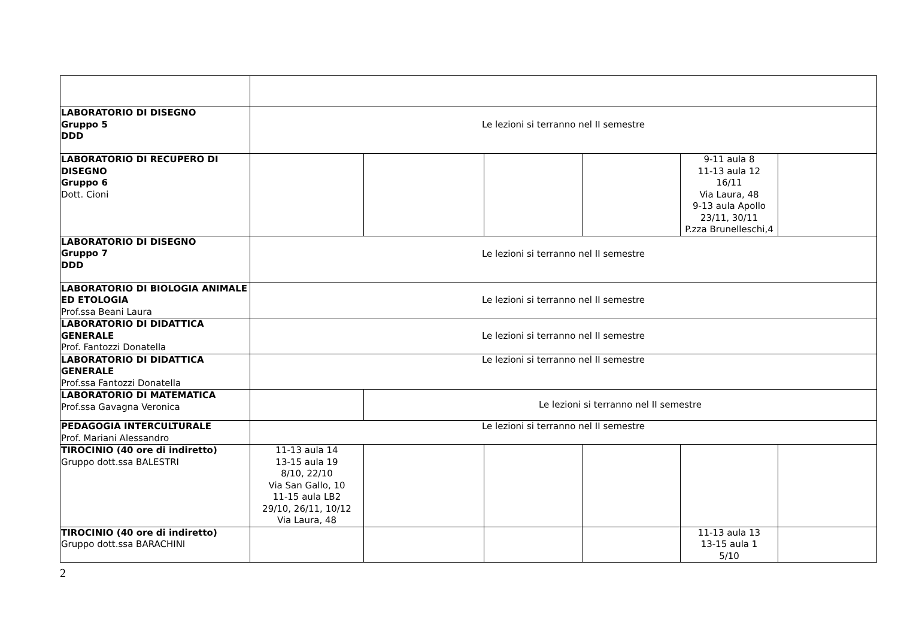| LABORATORIO DI DISEGNO Gruppo 5 DDD | Le lezioni si terranno nel II semestre | | | | | |
| LABORATORIO DI RECUPERO DI DISEGNO Gruppo 6 Dott. Cioni | | | | | 9-11 aula 8 11-13 aula 12 16/11 Via Laura, 48 9-13 aula Apollo 23/11, 30/11 P.zza Brunelleschi,4 | |
| LABORATORIO DI DISEGNO Gruppo 7 DDD | Le lezioni si terranno nel II semestre | | | | | |
| LABORATORIO DI BIOLOGIA ANIMALE ED ETOLOGIA Prof.ssa Beani Laura | Le lezioni si terranno nel II semestre | | | | | |
| LABORATORIO DI DIDATTICA GENERALE Prof. Fantozzi Donatella | Le lezioni si terranno nel II semestre | | | | | |
| LABORATORIO DI DIDATTICA GENERALE Prof.ssa Fantozzi Donatella | Le lezioni si terranno nel II semestre | | | | | |
| LABORATORIO DI MATEMATICA Prof.ssa Gavagna Veronica | | Le lezioni si terranno nel II semestre | | | | |
| PEDAGOGIA INTERCULTURALE Prof. Mariani Alessandro | Le lezioni si terranno nel II semestre | | | | | |
| TIROCINIO (40 ore di indiretto) Gruppo dott.ssa BALESTRI | 11-13 aula 14 13-15 aula 19 8/10, 22/10 Via San Gallo, 10 11-15 aula LB2 29/10, 26/11, 10/12 Via Laura, 48 | | | | | |
| TIROCINIO (40 ore di indiretto) Gruppo dott.ssa BARACHINI | | | | | 11-13 aula 13 13-15 aula 1 5/10 | |
2